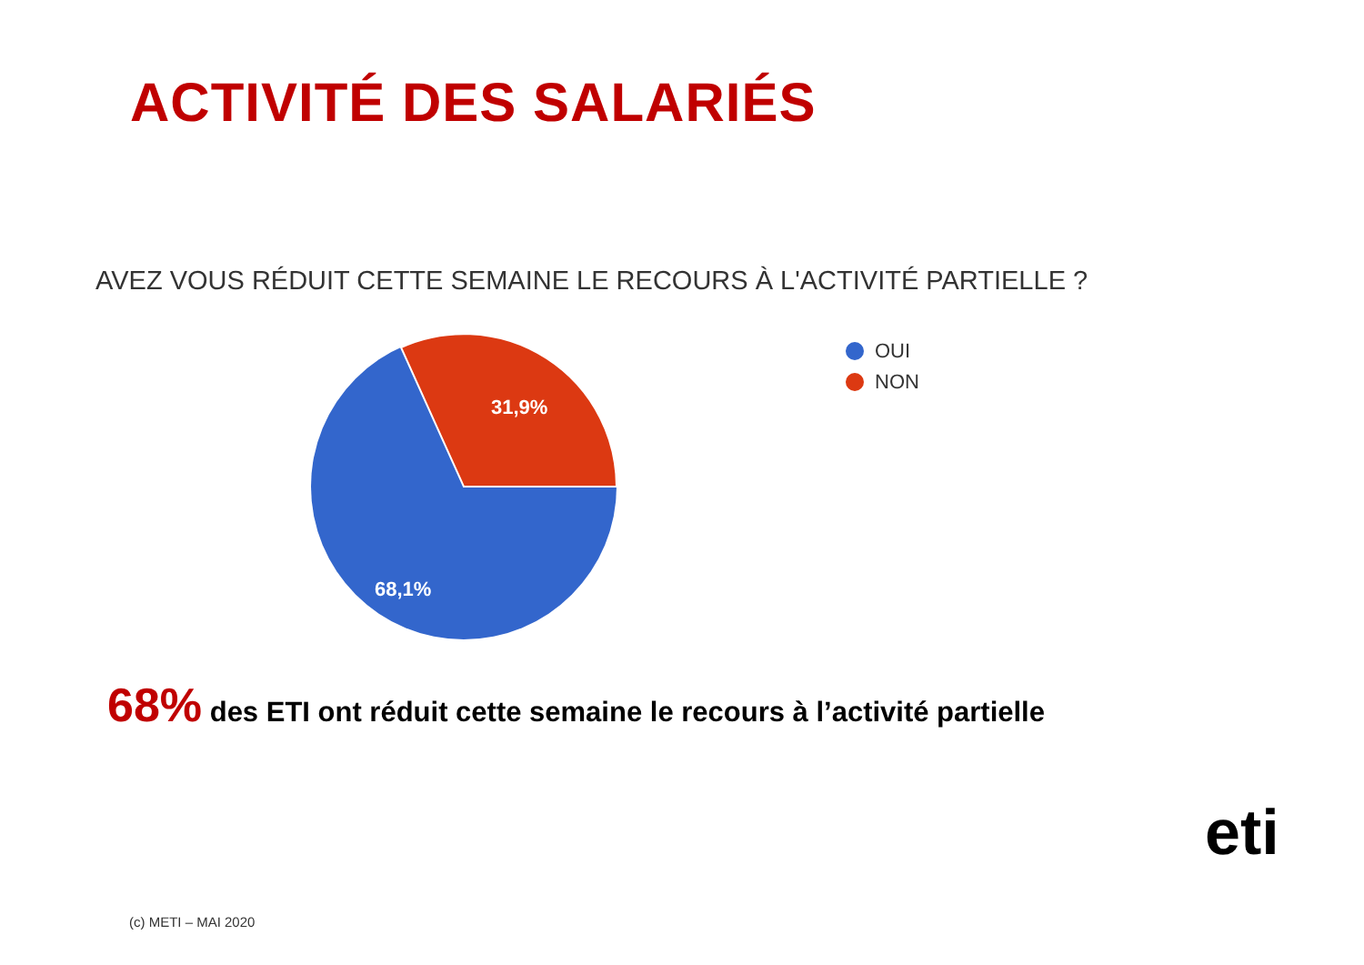ACTIVITÉ DES SALARIÉS
AVEZ VOUS RÉDUIT CETTE SEMAINE LE RECOURS À L'ACTIVITÉ PARTIELLE ?
31,9%
68,1%
OUI
NON
68% des ETI ont réduit cette semaine le recours à l’activité partielle
eti
(c) METI – MAI 2020